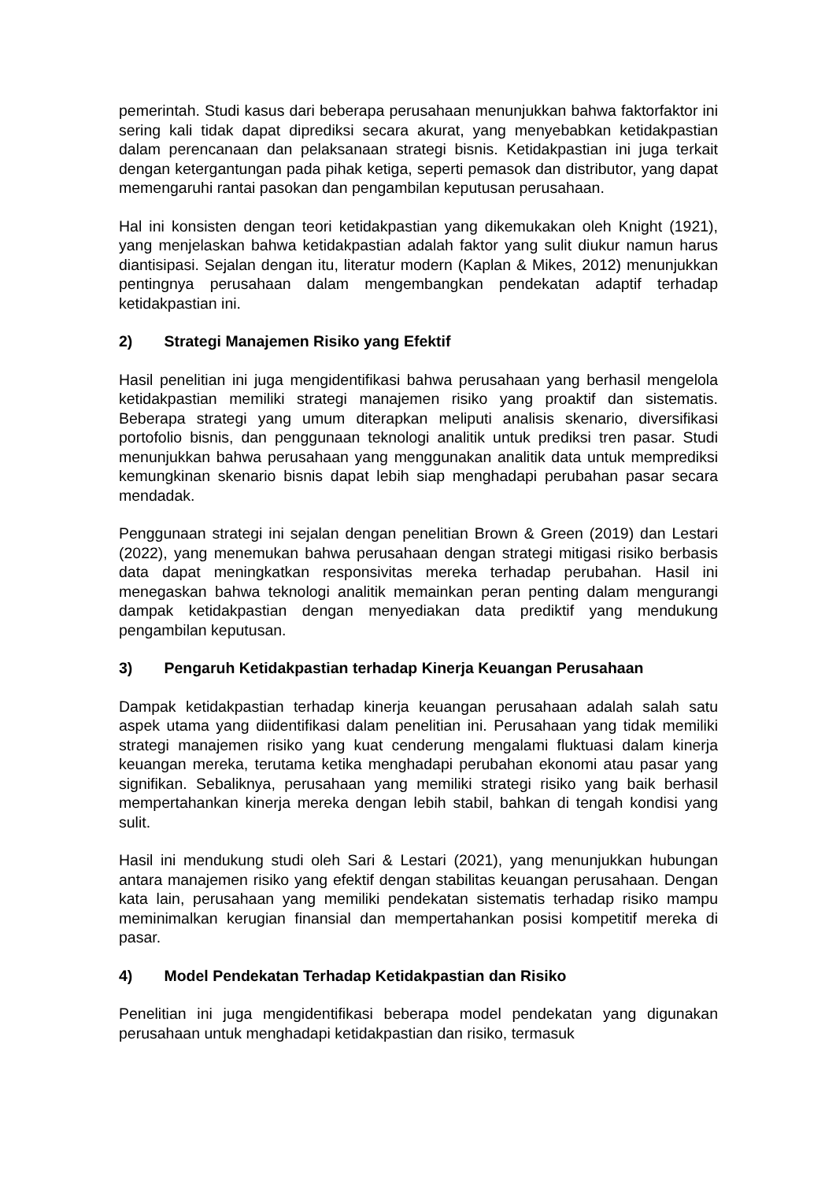pemerintah. Studi kasus dari beberapa perusahaan menunjukkan bahwa faktorfaktor ini sering kali tidak dapat diprediksi secara akurat, yang menyebabkan ketidakpastian dalam perencanaan dan pelaksanaan strategi bisnis. Ketidakpastian ini juga terkait dengan ketergantungan pada pihak ketiga, seperti pemasok dan distributor, yang dapat memengaruhi rantai pasokan dan pengambilan keputusan perusahaan.
Hal ini konsisten dengan teori ketidakpastian yang dikemukakan oleh Knight (1921), yang menjelaskan bahwa ketidakpastian adalah faktor yang sulit diukur namun harus diantisipasi. Sejalan dengan itu, literatur modern (Kaplan & Mikes, 2012) menunjukkan pentingnya perusahaan dalam mengembangkan pendekatan adaptif terhadap ketidakpastian ini.
2) Strategi Manajemen Risiko yang Efektif
Hasil penelitian ini juga mengidentifikasi bahwa perusahaan yang berhasil mengelola ketidakpastian memiliki strategi manajemen risiko yang proaktif dan sistematis. Beberapa strategi yang umum diterapkan meliputi analisis skenario, diversifikasi portofolio bisnis, dan penggunaan teknologi analitik untuk prediksi tren pasar. Studi menunjukkan bahwa perusahaan yang menggunakan analitik data untuk memprediksi kemungkinan skenario bisnis dapat lebih siap menghadapi perubahan pasar secara mendadak.
Penggunaan strategi ini sejalan dengan penelitian Brown & Green (2019) dan Lestari (2022), yang menemukan bahwa perusahaan dengan strategi mitigasi risiko berbasis data dapat meningkatkan responsivitas mereka terhadap perubahan. Hasil ini menegaskan bahwa teknologi analitik memainkan peran penting dalam mengurangi dampak ketidakpastian dengan menyediakan data prediktif yang mendukung pengambilan keputusan.
3) Pengaruh Ketidakpastian terhadap Kinerja Keuangan Perusahaan
Dampak ketidakpastian terhadap kinerja keuangan perusahaan adalah salah satu aspek utama yang diidentifikasi dalam penelitian ini. Perusahaan yang tidak memiliki strategi manajemen risiko yang kuat cenderung mengalami fluktuasi dalam kinerja keuangan mereka, terutama ketika menghadapi perubahan ekonomi atau pasar yang signifikan. Sebaliknya, perusahaan yang memiliki strategi risiko yang baik berhasil mempertahankan kinerja mereka dengan lebih stabil, bahkan di tengah kondisi yang sulit.
Hasil ini mendukung studi oleh Sari & Lestari (2021), yang menunjukkan hubungan antara manajemen risiko yang efektif dengan stabilitas keuangan perusahaan. Dengan kata lain, perusahaan yang memiliki pendekatan sistematis terhadap risiko mampu meminimalkan kerugian finansial dan mempertahankan posisi kompetitif mereka di pasar.
4) Model Pendekatan Terhadap Ketidakpastian dan Risiko
Penelitian ini juga mengidentifikasi beberapa model pendekatan yang digunakan perusahaan untuk menghadapi ketidakpastian dan risiko, termasuk